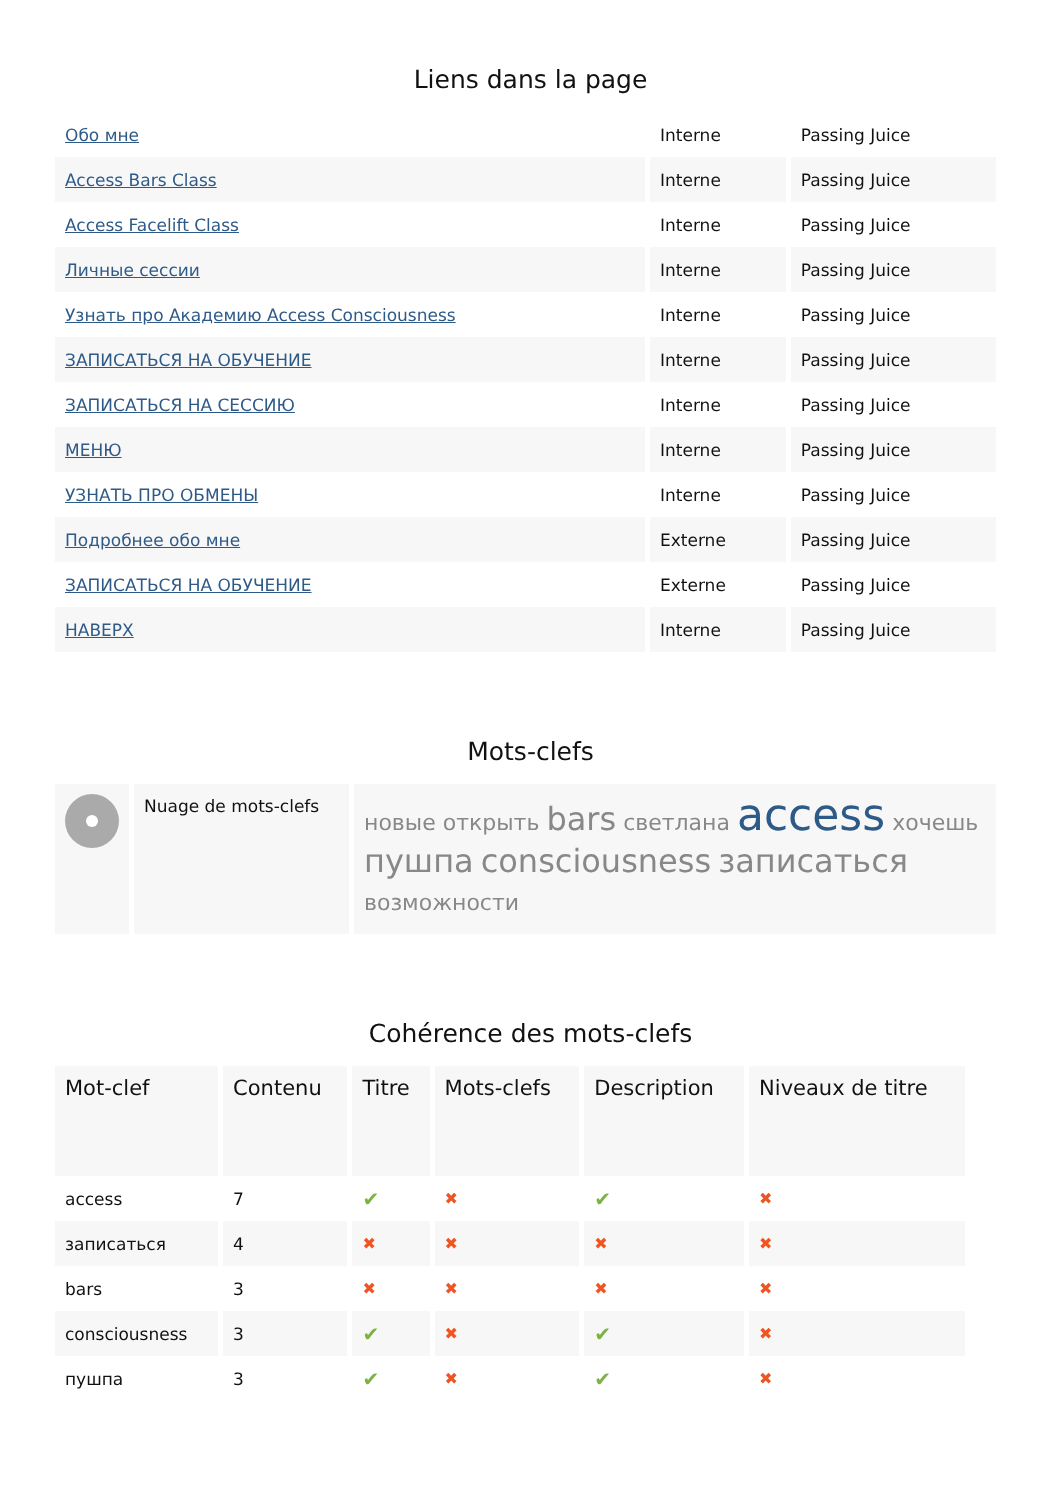Liens dans la page
| Обо мне | Interne | Passing Juice |
| Access Bars Class | Interne | Passing Juice |
| Access Facelift Class | Interne | Passing Juice |
| Личные сессии | Interne | Passing Juice |
| Узнать про Академию Access Consciousness | Interne | Passing Juice |
| ЗАПИСАТЬСЯ НА ОБУЧЕНИЕ | Interne | Passing Juice |
| ЗАПИСАТЬСЯ НА СЕССИЮ | Interne | Passing Juice |
| МЕНЮ | Interne | Passing Juice |
| УЗНАТЬ ПРО ОБМЕНЫ | Interne | Passing Juice |
| Подробнее обо мне | Externe | Passing Juice |
| ЗАПИСАТЬСЯ НА ОБУЧЕНИЕ | Externe | Passing Juice |
| НАВЕРХ | Interne | Passing Juice |
Mots-clefs
| | Nuage de mots-clefs | новые открыть bars светлана access хочешь пушпа consciousness записаться возможности |
Cohérence des mots-clefs
| Mot-clef | Contenu | Titre | Mots-clefs | Description | Niveaux de titre |
| --- | --- | --- | --- | --- | --- |
| access | 7 | ✔ | ✖ | ✔ | ✖ |
| записаться | 4 | ✖ | ✖ | ✖ | ✖ |
| bars | 3 | ✖ | ✖ | ✖ | ✖ |
| consciousness | 3 | ✔ | ✖ | ✔ | ✖ |
| пушпа | 3 | ✔ | ✖ | ✔ | ✖ |